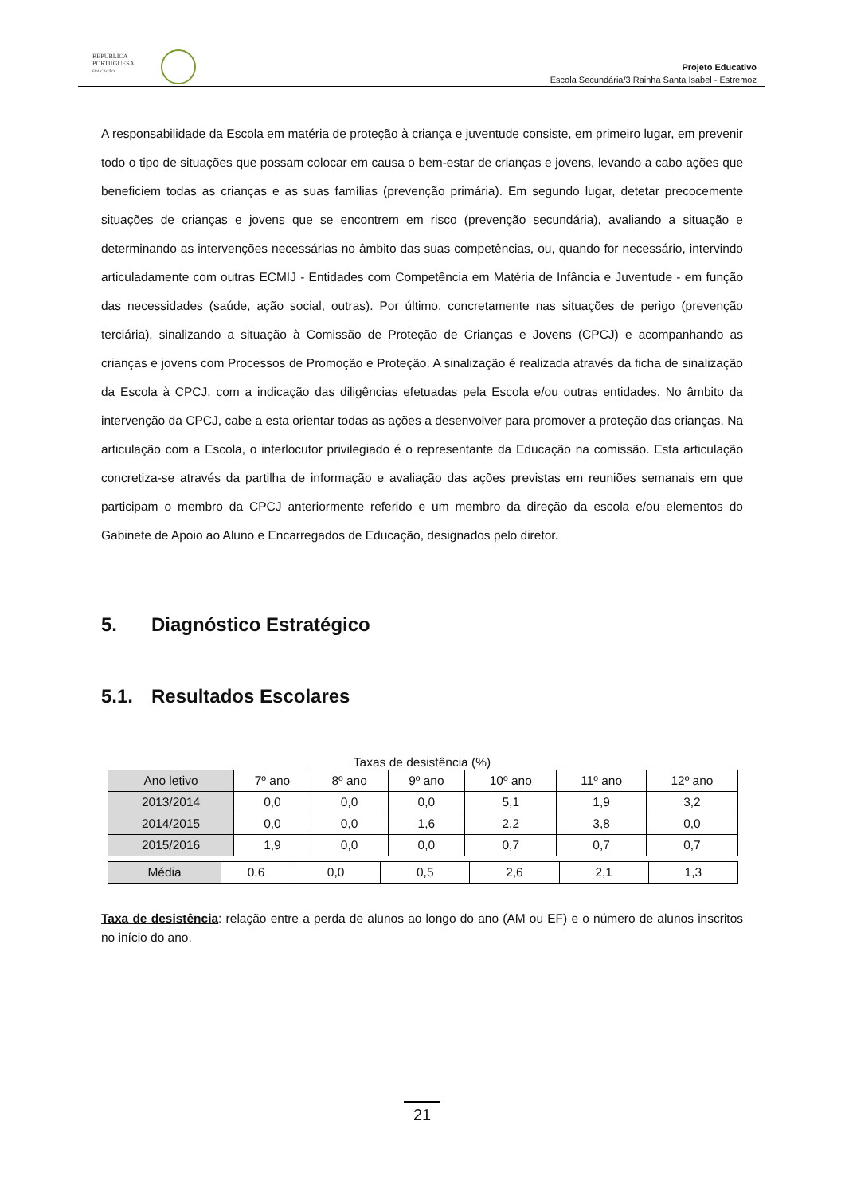REPÚBLICA
PORTUGUESA
EDUCAÇÃO
Projeto Educativo
Escola Secundária/3 Rainha Santa Isabel - Estremoz
A responsabilidade da Escola em matéria de proteção à criança e juventude consiste, em primeiro lugar, em prevenir todo o tipo de situações que possam colocar em causa o bem-estar de crianças e jovens, levando a cabo ações que beneficiem todas as crianças e as suas famílias (prevenção primária). Em segundo lugar, detetar precocemente situações de crianças e jovens que se encontrem em risco (prevenção secundária), avaliando a situação e determinando as intervenções necessárias no âmbito das suas competências, ou, quando for necessário, intervindo articuladamente com outras ECMIJ - Entidades com Competência em Matéria de Infância e Juventude - em função das necessidades (saúde, ação social, outras). Por último, concretamente nas situações de perigo (prevenção terciária), sinalizando a situação à Comissão de Proteção de Crianças e Jovens (CPCJ) e acompanhando as crianças e jovens com Processos de Promoção e Proteção. A sinalização é realizada através da ficha de sinalização da Escola à CPCJ, com a indicação das diligências efetuadas pela Escola e/ou outras entidades. No âmbito da intervenção da CPCJ, cabe a esta orientar todas as ações a desenvolver para promover a proteção das crianças. Na articulação com a Escola, o interlocutor privilegiado é o representante da Educação na comissão. Esta articulação concretiza-se através da partilha de informação e avaliação das ações previstas em reuniões semanais em que participam o membro da CPCJ anteriormente referido e um membro da direção da escola e/ou elementos do Gabinete de Apoio ao Aluno e Encarregados de Educação, designados pelo diretor.
5. Diagnóstico Estratégico
5.1. Resultados Escolares
Taxas de desistência (%)
| Ano letivo | 7º ano | 8º ano | 9º ano | 10º ano | 11º ano | 12º ano |
| --- | --- | --- | --- | --- | --- | --- |
| 2013/2014 | 0,0 | 0,0 | 0,0 | 5,1 | 1,9 | 3,2 |
| 2014/2015 | 0,0 | 0,0 | 1,6 | 2,2 | 3,8 | 0,0 |
| 2015/2016 | 1,9 | 0,0 | 0,0 | 0,7 | 0,7 | 0,7 |
| Média | 0,6 | 0,0 | 0,5 | 2,6 | 2,1 | 1,3 |
Taxa de desistência: relação entre a perda de alunos ao longo do ano (AM ou EF) e o número de alunos inscritos no início do ano.
21